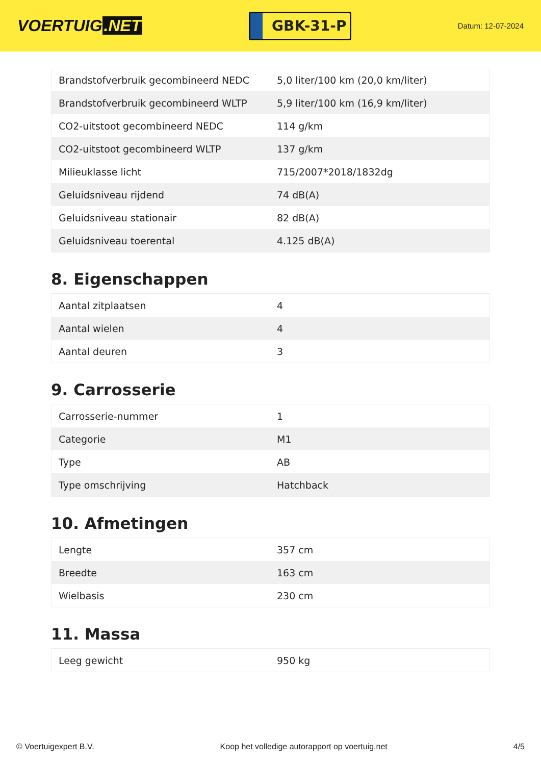VOERTUIG.NET
GBK-31-P
Datum: 12-07-2024
| Brandstofverbruik gecombineerd NEDC | 5,0 liter/100 km (20,0 km/liter) |
| Brandstofverbruik gecombineerd WLTP | 5,9 liter/100 km (16,9 km/liter) |
| CO2-uitstoot gecombineerd NEDC | 114 g/km |
| CO2-uitstoot gecombineerd WLTP | 137 g/km |
| Milieuklasse licht | 715/2007*2018/1832dg |
| Geluidsniveau rijdend | 74 dB(A) |
| Geluidsniveau stationair | 82 dB(A) |
| Geluidsniveau toerental | 4.125 dB(A) |
8. Eigenschappen
| Aantal zitplaatsen | 4 |
| Aantal wielen | 4 |
| Aantal deuren | 3 |
9. Carrosserie
| Carrosserie-nummer | 1 |
| Categorie | M1 |
| Type | AB |
| Type omschrijving | Hatchback |
10. Afmetingen
| Lengte | 357 cm |
| Breedte | 163 cm |
| Wielbasis | 230 cm |
11. Massa
| Leeg gewicht | 950 kg |
© Voertuigexpert B.V. Koop het volledige autorapport op voertuig.net 4/5